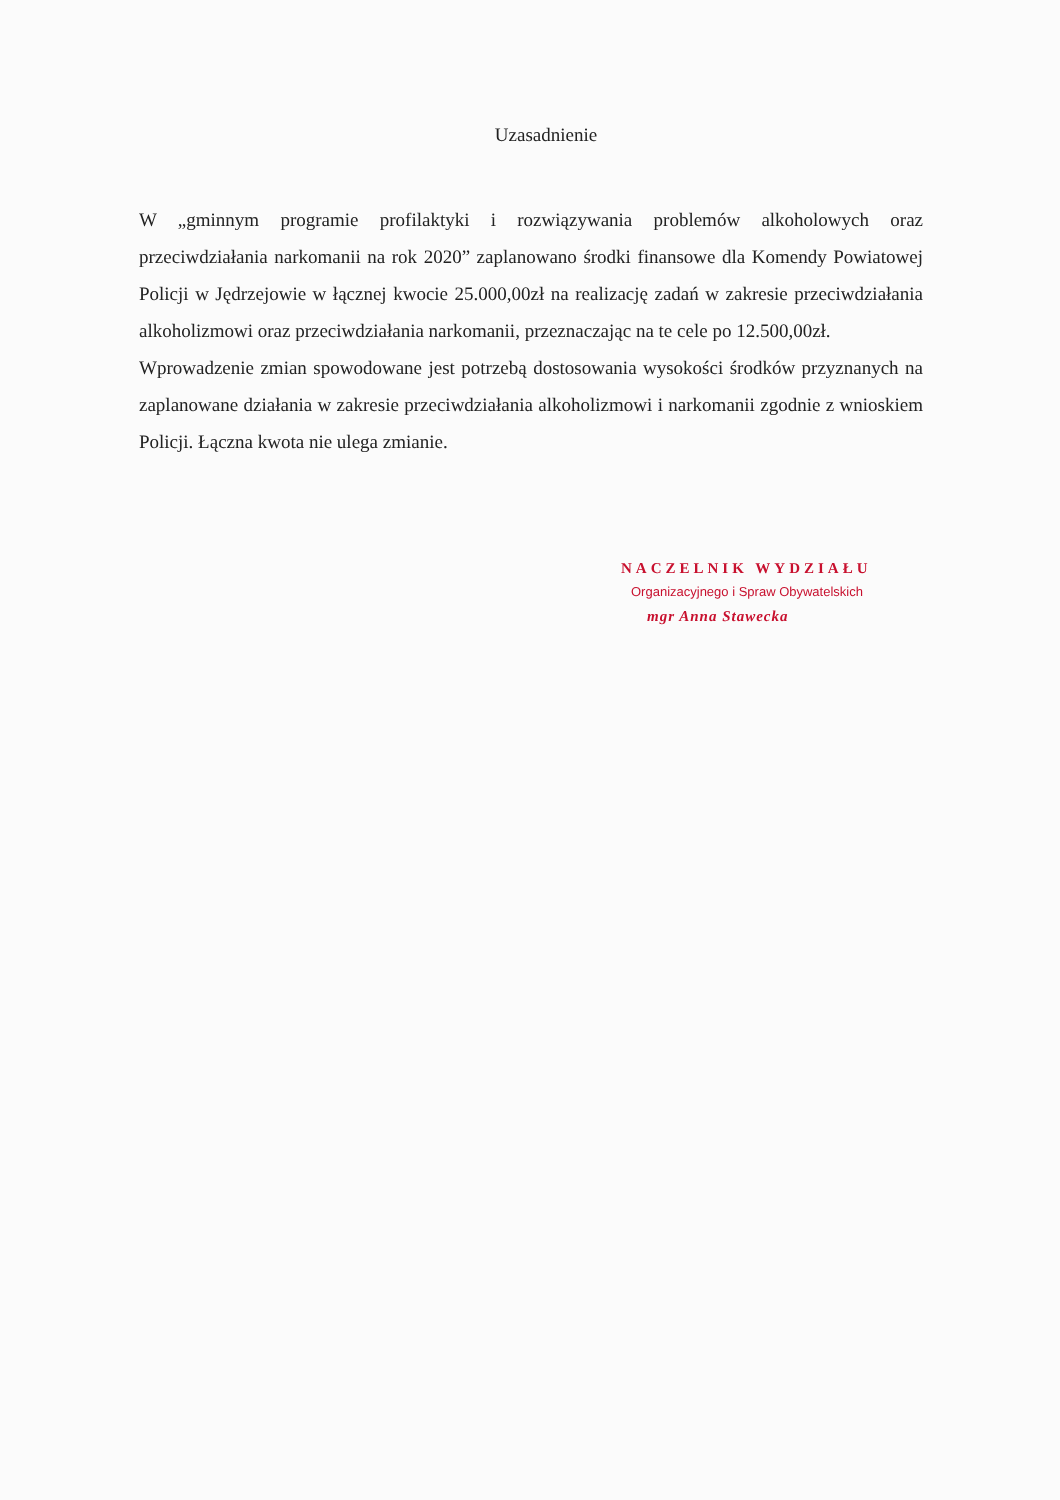Uzasadnienie
W „gminnym programie profilaktyki i rozwiązywania problemów alkoholowych oraz przeciwdziałania narkomanii na rok 2020” zaplanowano środki finansowe dla Komendy Powiatowej Policji w Jędrzejowie w łącznej kwocie 25.000,00zł na realizację zadań w zakresie przeciwdziałania alkoholizmowi oraz przeciwdziałania narkomanii, przeznaczając na te cele po 12.500,00zł.
Wprowadzenie zmian spowodowane jest potrzebą dostosowania wysokości środków przyznanych na zaplanowane działania w zakresie przeciwdziałania alkoholizmowi i narkomanii zgodnie z wnioskiem Policji. Łączna kwota nie ulega zmianie.
NACZELNIK WYDZIAŁU
Organizacyjnego i Spraw Obywatelskich
mgr Anna Stawecka